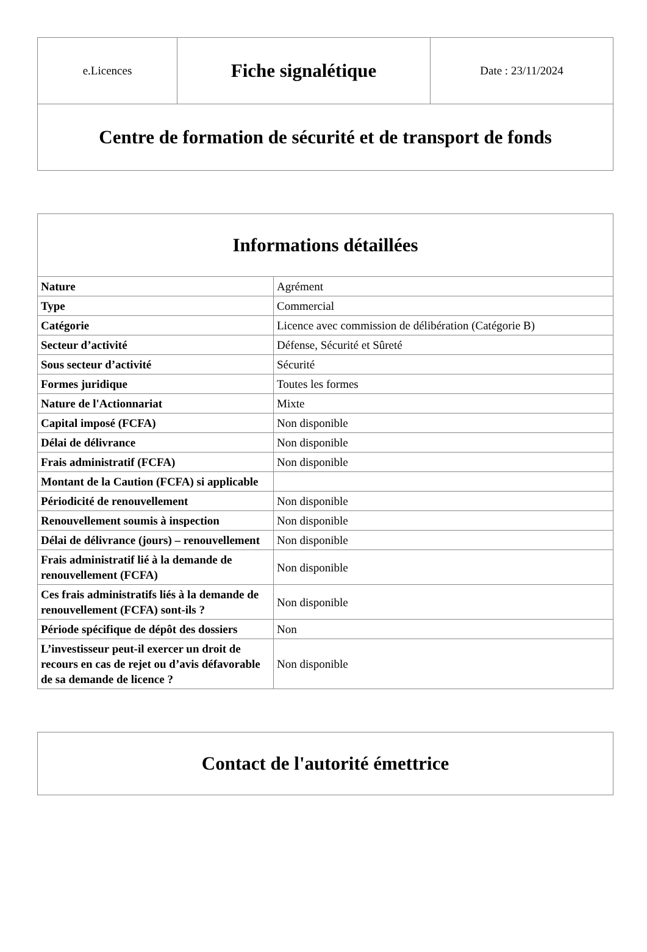| e.Licences | Fiche signalétique | Date : 23/11/2024 |
| Centre de formation de sécurité et de transport de fonds | | |
| Informations détaillées | |
| --- | --- |
| Nature | Agrément |
| Type | Commercial |
| Catégorie | Licence avec commission de délibération (Catégorie B) |
| Secteur d’activité | Défense, Sécurité et Sûreté |
| Sous secteur d’activité | Sécurité |
| Formes juridique | Toutes les formes |
| Nature de l'Actionnariat | Mixte |
| Capital imposé (FCFA) | Non disponible |
| Délai de délivrance | Non disponible |
| Frais administratif (FCFA) | Non disponible |
| Montant de la Caution (FCFA) si applicable | |
| Périodicité de renouvellement | Non disponible |
| Renouvellement soumis à inspection | Non disponible |
| Délai de délivrance (jours) – renouvellement | Non disponible |
| Frais administratif lié à la demande de renouvellement (FCFA) | Non disponible |
| Ces frais administratifs liés à la demande de renouvellement (FCFA) sont-ils ? | Non disponible |
| Période spécifique de dépôt des dossiers | Non |
| L’investisseur peut-il exercer un droit de recours en cas de rejet ou d’avis défavorable de sa demande de licence ? | Non disponible |
| Contact de l'autorité émettrice |
| --- |